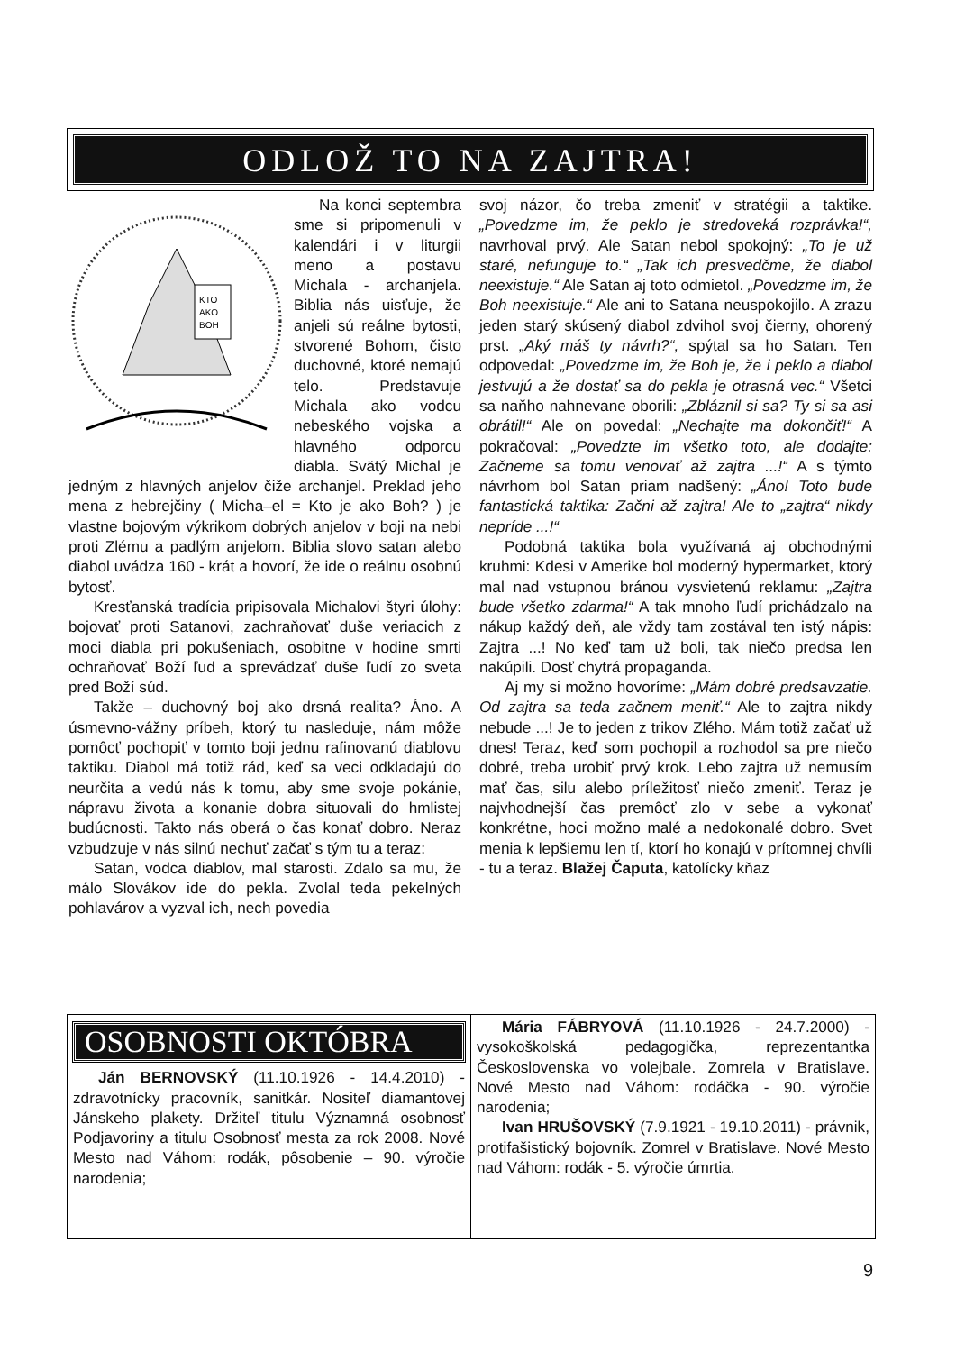ODLOŽ TO NA ZAJTRA!
KTO
AKO
BOH
Na konci septembra sme si pripomenuli v kalendári i v liturgii meno a postavu Michala - archanjela. Biblia nás uisťuje, že anjeli sú reálne bytosti, stvorené Bohom, čisto duchovné, ktoré nemajú telo. Predstavuje Michala ako vodcu nebeského vojska a hlavného odporcu diabla. Svätý Michal je jedným z hlavných anjelov čiže archanjel. Preklad jeho mena z hebrejčiny ( Micha–el = Kto je ako Boh? ) je vlastne bojovým výkrikom dobrých anjelov v boji na nebi proti Zlému a padlým anjelom. Biblia slovo satan alebo diabol uvádza 160 - krát a hovorí, že ide o reálnu osobnú bytosť.
Kresťanská tradícia pripisovala Michalovi štyri úlohy: bojovať proti Satanovi, zachraňovať duše veriacich z moci diabla pri pokušeniach, osobitne v hodine smrti ochraňovať Boží ľud a sprevádzať duše ľudí zo sveta pred Boží súd.
Takže – duchovný boj ako drsná realita? Áno. A úsmevno-vážny príbeh, ktorý tu nasleduje, nám môže pomôcť pochopiť v tomto boji jednu rafinovanú diablovu taktiku. Diabol má totiž rád, keď sa veci odkladajú do neurčita a vedú nás k tomu, aby sme svoje pokánie, nápravu života a konanie dobra situovali do hmlistej budúcnosti. Takto nás oberá o čas konať dobro. Neraz vzbudzuje v nás silnú nechuť začať s tým tu a teraz:
Satan, vodca diablov, mal starosti. Zdalo sa mu, že málo Slovákov ide do pekla. Zvolal teda pekelných pohlavárov a vyzval ich, nech povedia
svoj názor, čo treba zmeniť v stratégii a taktike. „Povedzme im, že peklo je stredoveká rozprávka!“, navrhoval prvý. Ale Satan nebol spokojný: „To je už staré, nefunguje to.“ „Tak ich presvedčme, že diabol neexistuje.“ Ale Satan aj toto odmietol. „Povedzme im, že Boh neexistuje.“ Ale ani to Satana neuspokojilo. A zrazu jeden starý skúsený diabol zdvihol svoj čierny, ohorený prst. „Aký máš ty návrh?“, spýtal sa ho Satan. Ten odpovedal: „Povedzme im, že Boh je, že i peklo a diabol jestvujú a že dostať sa do pekla je otrasná vec.“ Všetci sa naňho nahnevane oborili: „Zbláznil si sa? Ty si sa asi obrátil!“ Ale on povedal: „Nechajte ma dokončiť!“ A pokračoval: „Povedzte im všetko toto, ale dodajte: Začneme sa tomu venovať až zajtra ...!“ A s týmto návrhom bol Satan priam nadšený: „Áno! Toto bude fantastická taktika: Začni až zajtra! Ale to „zajtra“ nikdy nepríde ...!“
Podobná taktika bola využívaná aj obchodnými kruhmi: Kdesi v Amerike bol moderný hypermarket, ktorý mal nad vstupnou bránou vysvietenú reklamu: „Zajtra bude všetko zdarma!“ A tak mnoho ľudí prichádzalo na nákup každý deň, ale vždy tam zostával ten istý nápis: Zajtra ...! No keď tam už boli, tak niečo predsa len nakúpili. Dosť chytrá propaganda.
Aj my si možno hovoríme: „Mám dobré predsavzatie. Od zajtra sa teda začnem meniť.“ Ale to zajtra nikdy nebude ...! Je to jeden z trikov Zlého. Mám totiž začať už dnes! Teraz, keď som pochopil a rozhodol sa pre niečo dobré, treba urobiť prvý krok. Lebo zajtra už nemusím mať čas, silu alebo príležitosť niečo zmeniť. Teraz je najvhodnejší čas premôcť zlo v sebe a vykonať konkrétne, hoci možno malé a nedokonalé dobro. Svet menia k lepšiemu len tí, ktorí ho konajú v prítomnej chvíli - tu a teraz. Blažej Čaputa, katolícky kňaz
OSOBNOSTI OKTÓBRA
Ján BERNOVSKÝ (11.10.1926 - 14.4.2010) - zdravotnícky pracovník, sanitkár. Nositeľ diamantovej Jánskeho plakety. Držiteľ titulu Významná osobnosť Podjavoriny a titulu Osobnosť mesta za rok 2008. Nové Mesto nad Váhom: rodák, pôsobenie – 90. výročie narodenia;
Mária FÁBRYOVÁ (11.10.1926 - 24.7.2000) - vysokoškolská pedagogička, reprezentantka Československa vo volejbale. Zomrela v Bratislave. Nové Mesto nad Váhom: rodáčka - 90. výročie narodenia;
Ivan HRUŠOVSKÝ (7.9.1921 - 19.10.2011) - právnik, protifašistický bojovník. Zomrel v Bratislave. Nové Mesto nad Váhom: rodák - 5. výročie úmrtia.
9